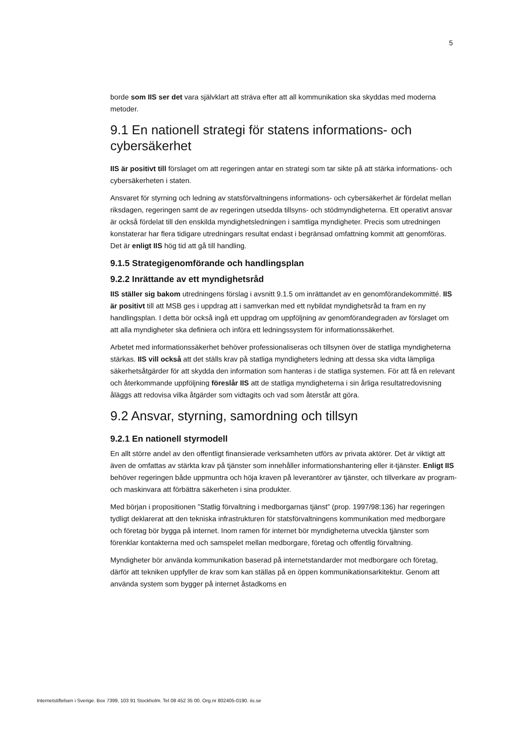5
borde som IIS ser det vara självklart att sträva efter att all kommunikation ska skyddas med moderna metoder.
9.1 En nationell strategi för statens informations- och cybersäkerhet
IIS är positivt till förslaget om att regeringen antar en strategi som tar sikte på att stärka informations- och cybersäkerheten i staten.
Ansvaret för styrning och ledning av statsförvaltningens informations- och cybersäkerhet är fördelat mellan riksdagen, regeringen samt de av regeringen utsedda tillsyns- och stödmyndigheterna. Ett operativt ansvar är också fördelat till den enskilda myndighetsledningen i samtliga myndigheter. Precis som utredningen konstaterar har flera tidigare utredningars resultat endast i begränsad omfattning kommit att genomföras. Det är enligt IIS hög tid att gå till handling.
9.1.5 Strategigenomförande och handlingsplan
9.2.2 Inrättande av ett myndighetsråd
IIS ställer sig bakom utredningens förslag i avsnitt 9.1.5 om inrättandet av en genomförandekommitté. IIS är positivt till att MSB ges i uppdrag att i samverkan med ett nybildat myndighetsråd ta fram en ny handlingsplan. I detta bör också ingå ett uppdrag om uppföljning av genomförandegraden av förslaget om att alla myndigheter ska definiera och införa ett ledningssystem för informationssäkerhet.
Arbetet med informationssäkerhet behöver professionaliseras och tillsynen över de statliga myndigheterna stärkas. IIS vill också att det ställs krav på statliga myndigheters ledning att dessa ska vidta lämpliga säkerhetsåtgärder för att skydda den information som hanteras i de statliga systemen. För att få en relevant och återkommande uppföljning föreslår IIS att de statliga myndigheterna i sin årliga resultatredovisning åläggs att redovisa vilka åtgärder som vidtagits och vad som återstår att göra.
9.2 Ansvar, styrning, samordning och tillsyn
9.2.1 En nationell styrmodell
En allt större andel av den offentligt finansierade verksamheten utförs av privata aktörer. Det är viktigt att även de omfattas av stärkta krav på tjänster som innehåller informationshantering eller it-tjänster. Enligt IIS behöver regeringen både uppmuntra och höja kraven på leverantörer av tjänster, och tillverkare av program- och maskinvara att förbättra säkerheten i sina produkter.
Med början i propositionen ”Statlig förvaltning i medborgarnas tjänst” (prop. 1997/98:136) har regeringen tydligt deklarerat att den tekniska infrastrukturen för statsförvaltningens kommunikation med medborgare och företag bör bygga på internet. Inom ramen för internet bör myndigheterna utveckla tjänster som förenklar kontakterna med och samspelet mellan medborgare, företag och offentlig förvaltning.
Myndigheter bör använda kommunikation baserad på internetstandarder mot medborgare och företag, därför att tekniken uppfyller de krav som kan ställas på en öppen kommunikationsarkitektur. Genom att använda system som bygger på internet åstadkoms en
Internetstiftelsen i Sverige. Box 7399, 103 91 Stockholm. Tel 08 452 35 00. Org.nr 802405-0190. iis.se